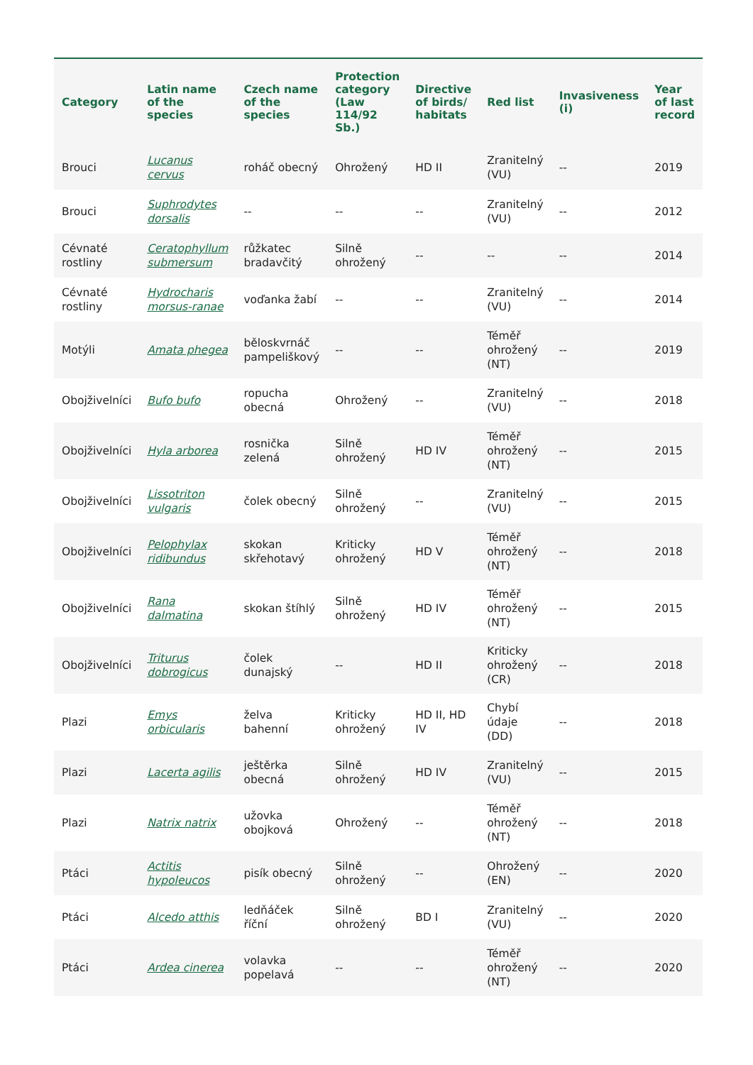| Category | Latin name of the species | Czech name of the species | Protection category (Law 114/92 Sb.) | Directive of birds/ habitats | Red list | Invasiveness (i) | Year of last record |
| --- | --- | --- | --- | --- | --- | --- | --- |
| Brouci | Lucanus cervus | roháč obecný | Ohrožený | HD II | Zranitelný (VU) | -- | 2019 |
| Brouci | Suphrodytes dorsalis | -- | -- | -- | Zranitelný (VU) | -- | 2012 |
| Cévnaté rostliny | Ceratophyllum submersum | růžkatec bradavčitý | Silně ohrožený | -- | -- | -- | 2014 |
| Cévnaté rostliny | Hydrocharis morsus-ranae | voďanka žabí | -- | -- | Zranitelný (VU) | -- | 2014 |
| Motýli | Amata phegea | běloskvrnáč pampeliškový | -- | -- | Téměř ohrožený (NT) | -- | 2019 |
| Obojživelníci | Bufo bufo | ropucha obecná | Ohrožený | -- | Zranitelný (VU) | -- | 2018 |
| Obojživelníci | Hyla arborea | rosnička zelená | Silně ohrožený | HD IV | Téměř ohrožený (NT) | -- | 2015 |
| Obojživelníci | Lissotriton vulgaris | čolek obecný | Silně ohrožený | -- | Zranitelný (VU) | -- | 2015 |
| Obojživelníci | Pelophylax ridibundus | skokan skřehotavý | Kriticky ohrožený | HD V | Téměř ohrožený (NT) | -- | 2018 |
| Obojživelníci | Rana dalmatina | skokan štíhlý | Silně ohrožený | HD IV | Téměř ohrožený (NT) | -- | 2015 |
| Obojživelníci | Triturus dobrogicus | čolek dunajský | -- | HD II | Kriticky ohrožený (CR) | -- | 2018 |
| Plazi | Emys orbicularis | želva bahenní | Kriticky ohrožený | HD II, HD IV | Chybí údaje (DD) | -- | 2018 |
| Plazi | Lacerta agilis | ještěrka obecná | Silně ohrožený | HD IV | Zranitelný (VU) | -- | 2015 |
| Plazi | Natrix natrix | užovka obojková | Ohrožený | -- | Téměř ohrožený (NT) | -- | 2018 |
| Ptáci | Actitis hypoleucos | pisík obecný | Silně ohrožený | -- | Ohrožený (EN) | -- | 2020 |
| Ptáci | Alcedo atthis | ledňáček říční | Silně ohrožený | BD I | Zranitelný (VU) | -- | 2020 |
| Ptáci | Ardea cinerea | volavka popelavá | -- | -- | Téměř ohrožený (NT) | -- | 2020 |